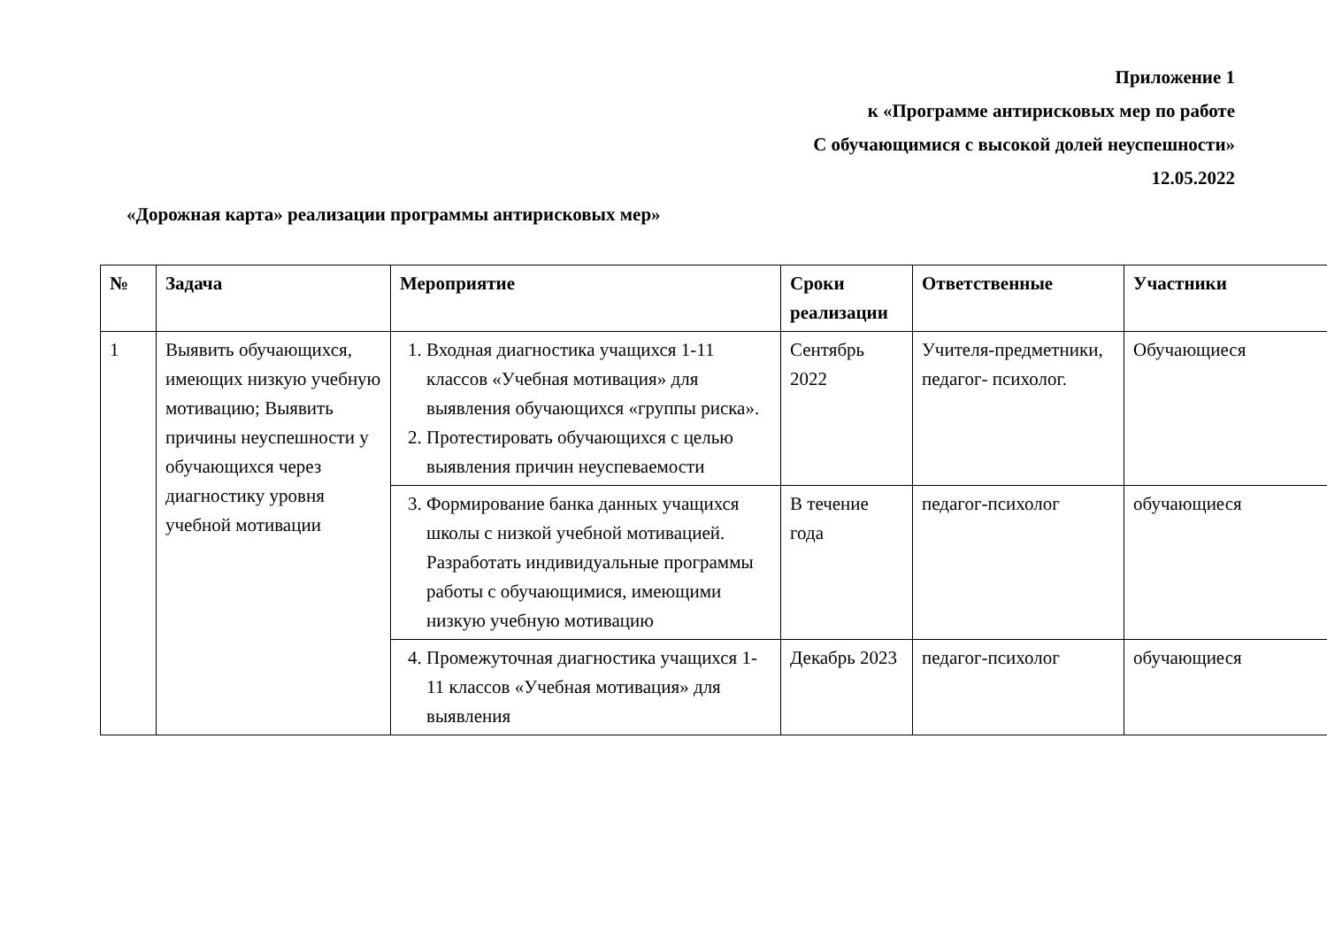Приложение 1
к «Программе антирисковых мер по работе
С обучающимися с высокой долей неуспешности»
12.05.2022
«Дорожная карта» реализации программы антирисковых мер»
| № | Задача | Мероприятие | Сроки реализации | Ответственные | Участники |
| --- | --- | --- | --- | --- | --- |
| 1 | Выявить обучающихся, имеющих низкую учебную мотивацию; Выявить причины неуспешности у обучающихся через диагностику уровня учебной мотивации | 1. Входная диагностика учащихся 1-11 классов «Учебная мотивация» для выявления обучающихся «группы риска». 2. Протестировать обучающихся с целью выявления причин неуспеваемости | Сентябрь 2022 | Учителя-предметники, педагог- психолог. | Обучающиеся |
| | | 3. Формирование банка данных учащихся школы с низкой учебной мотивацией. Разработать индивидуальные программы работы с обучающимися, имеющими низкую учебную мотивацию | В течение года | педагог-психолог | обучающиеся |
| | | 4. Промежуточная диагностика учащихся 1-11 классов «Учебная мотивация» для выявления | Декабрь 2023 | педагог-психолог | обучающиеся |